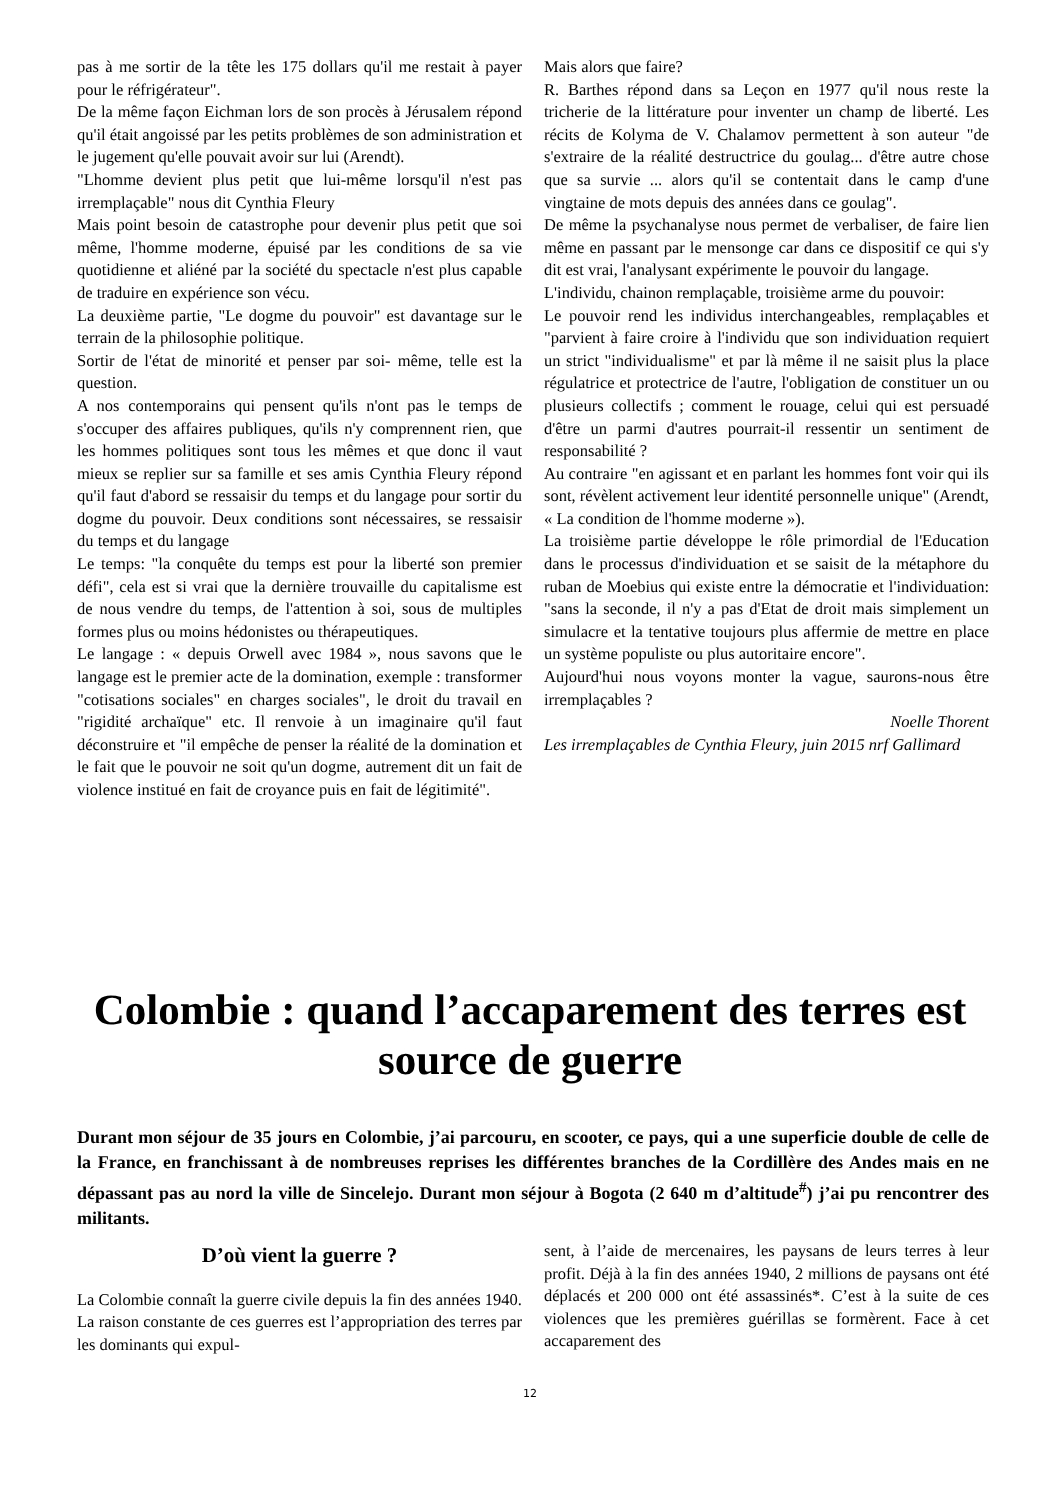pas à me sortir de la tête les 175 dollars qu'il me restait à payer pour le réfrigérateur".
De la même façon Eichman lors de son procès à Jérusalem répond qu'il était angoissé par les petits problèmes de son administration et le jugement qu'elle pouvait avoir sur lui (Arendt).
"Lhomme devient plus petit que lui-même lorsqu'il n'est pas irremplaçable" nous dit Cynthia Fleury
Mais point besoin de catastrophe pour devenir plus petit que soi même, l'homme moderne, épuisé par les conditions de sa vie quotidienne et aliéné par la société du spectacle n'est plus capable de traduire en expérience son vécu.
La deuxième partie, "Le dogme du pouvoir" est davantage sur le terrain de la philosophie politique.
Sortir de l'état de minorité et penser par soi- même, telle est la question.
A nos contemporains qui pensent qu'ils n'ont pas le temps de s'occuper des affaires publiques, qu'ils n'y comprennent rien, que les hommes politiques sont tous les mêmes et que donc il vaut mieux se replier sur sa famille et ses amis Cynthia Fleury répond qu'il faut d'abord se ressaisir du temps et du langage pour sortir du dogme du pouvoir. Deux conditions sont nécessaires, se ressaisir du temps et du langage
Le temps: "la conquête du temps est pour la liberté son premier défi", cela est si vrai que la dernière trouvaille du capitalisme est de nous vendre du temps, de l'attention à soi, sous de multiples formes plus ou moins hédonistes ou thérapeutiques.
Le langage : « depuis Orwell avec 1984 », nous savons que le langage est le premier acte de la domination, exemple : transformer "cotisations sociales" en charges sociales", le droit du travail en "rigidité archaïque" etc. Il renvoie à un imaginaire qu'il faut déconstruire et "il empêche de penser la réalité de la domination et le fait que le pouvoir ne soit qu'un dogme, autrement dit un fait de violence institué en fait de croyance puis en fait de légitimité".
Mais alors que faire?
R. Barthes répond dans sa Leçon en 1977 qu'il nous reste la tricherie de la littérature pour inventer un champ de liberté. Les récits de Kolyma de V. Chalamov permettent à son auteur "de s'extraire de la réalité destructrice du goulag... d'être autre chose que sa survie ... alors qu'il se contentait dans le camp d'une vingtaine de mots depuis des années dans ce goulag".
De même la psychanalyse nous permet de verbaliser, de faire lien même en passant par le mensonge car dans ce dispositif ce qui s'y dit est vrai, l'analysant expérimente le pouvoir du langage.
L'individu, chainon remplaçable, troisième arme du pouvoir:
Le pouvoir rend les individus interchangeables, remplaçables et "parvient à faire croire à l'individu que son individuation requiert un strict "individualisme" et par là même il ne saisit plus la place régulatrice et protectrice de l'autre, l'obligation de constituer un ou plusieurs collectifs ; comment le rouage, celui qui est persuadé d'être un parmi d'autres pourrait-il ressentir un sentiment de responsabilité ?
Au contraire "en agissant et en parlant les hommes font voir qui ils sont, révèlent activement leur identité personnelle unique" (Arendt, « La condition de l'homme moderne »).
La troisième partie développe le rôle primordial de l'Education dans le processus d'individuation et se saisit de la métaphore du ruban de Moebius qui existe entre la démocratie et l'individuation: "sans la seconde, il n'y a pas d'Etat de droit mais simplement un simulacre et la tentative toujours plus affermie de mettre en place un système populiste ou plus autoritaire encore".
Aujourd'hui nous voyons monter la vague, saurons-nous être irremplaçables ?
Noelle Thorent
Les irremplaçables de Cynthia Fleury, juin 2015 nrf Gallimard
Colombie : quand l’accaparement des terres est source de guerre
Durant mon séjour de 35 jours en Colombie, j’ai parcouru, en scooter, ce pays, qui a une superficie double de celle de la France, en franchissant à de nombreuses reprises les différentes branches de la Cordillère des Andes mais en ne dépassant pas au nord la ville de Sincelejo. Durant mon séjour à Bogota (2 640 m d’altitude<sup>#</sup>) j’ai pu rencontrer des militants.
D’où vient la guerre ?
La Colombie connaît la guerre civile depuis la fin des années 1940. La raison constante de ces guerres est l’appropriation des terres par les dominants qui expul-
sent, à l’aide de mercenaires, les paysans de leurs terres à leur profit. Déjà à la fin des années 1940, 2 millions de paysans ont été déplacés et 200 000 ont été assassinés*. C’est à la suite de ces violences que les premières guérillas se formèrent. Face à cet accaparement des
12